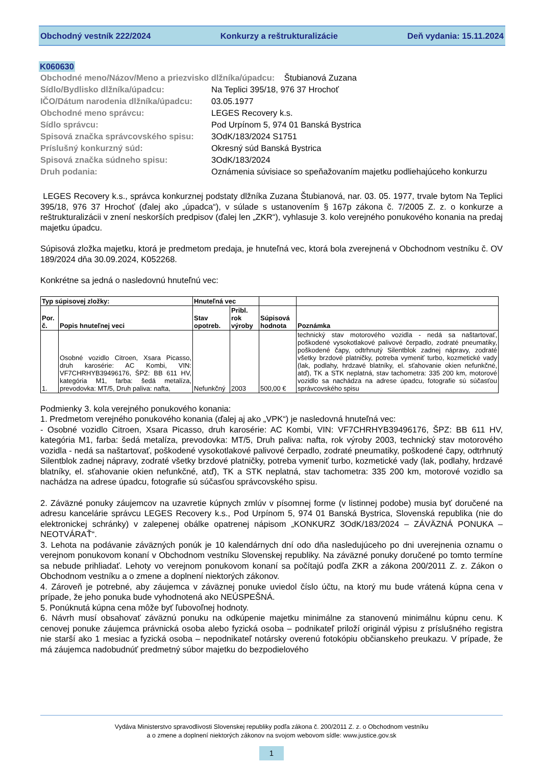Obchodný vestník 222/2024 Konkurzy a reštrukturalizácie Deň vydania: 15.11.2024
K060630
| Obchodné meno/Názov/Meno a priezvisko dlžníka/úpadcu: Štubianová Zuzana | |
| Sídlo/Bydlisko dlžníka/úpadcu: | Na Teplici 395/18, 976 37 Hrochoť |
| IČO/Dátum narodenia dlžníka/úpadcu: | 03.05.1977 |
| Obchodné meno správcu: | LEGES Recovery k.s. |
| Sídlo správcu: | Pod Urpínom 5, 974 01 Banská Bystrica |
| Spisová značka správcovského spisu: | 3OdK/183/2024 S1751 |
| Príslušný konkurzný súd: | Okresný súd Banská Bystrica |
| Spisová značka súdneho spisu: | 3OdK/183/2024 |
| Druh podania: | Oznámenia súvisiace so speňažovaním majetku podliehajúceho konkurzu |
LEGES Recovery k.s., správca konkurznej podstaty dlžníka Zuzana Štubianová, nar. 03. 05. 1977, trvale bytom Na Teplici 395/18, 976 37 Hrochoť (ďalej ako „úpadca“), v súlade s ustanovením § 167p zákona č. 7/2005 Z. z. o konkurze a reštrukturalizácii v znení neskorších predpisov (ďalej len „ZKR“), vyhlasuje 3. kolo verejného ponukového konania na predaj majetku úpadcu.
Súpisová zložka majetku, ktorá je predmetom predaja, je hnuteľná vec, ktorá bola zverejnená v Obchodnom vestníku č. OV 189/2024 dňa 30.09.2024, K052268.
Konkrétne sa jedná o nasledovnú hnuteľnú vec:
| Typ súpisovej zložky: | | Hnuteľná vec | | | |
| --- | --- | --- | --- | --- | --- |
| Por. č. | Popis hnuteľnej veci | Stav opotreb. | Pribl. rok výroby | Súpisová hodnota | Poznámka |
| 1. | Osobné vozidlo Citroen, Xsara Picasso, druh karosérie: AC Kombi, VIN: VF7CHRHYB39496176, ŠPZ: BB 611 HV, kategória M1, farba: šedá metalíza, prevodovka: MT/5, Druh paliva: nafta, | Nefunkčný | 2003 | 500,00 € | technický stav motorového vozidla - nedá sa naštartovať, poškodené vysokotlakové palivové čerpadlo, zodraté pneumatiky, poškodené čapy, odtrhnutý Silentblok zadnej nápravy, zodraté všetky brzdové platničky, potreba vymeniť turbo, kozmetické vady (lak, podlahy, hrdzavé blatníky, el. sťahovanie okien nefunkčné, atď), TK a STK neplatná, stav tachometra: 335 200 km, motorové vozidlo sa nachádza na adrese úpadcu, fotografie sú súčasťou správcovského spisu |
Podmienky 3. kola verejného ponukového konania:
1. Predmetom verejného ponukového konania (ďalej aj ako „VPK“) je nasledovná hnuteľná vec:
- Osobné vozidlo Citroen, Xsara Picasso, druh karosérie: AC Kombi, VIN: VF7CHRHYB39496176, ŠPZ: BB 611 HV, kategória M1, farba: šedá metalíza, prevodovka: MT/5, Druh paliva: nafta, rok výroby 2003, technický stav motorového vozidla - nedá sa naštartovať, poškodené vysokotlakové palivové čerpadlo, zodraté pneumatiky, poškodené čapy, odtrhnutý Silentblok zadnej nápravy, zodraté všetky brzdové platničky, potreba vymeniť turbo, kozmetické vady (lak, podlahy, hrdzavé blatníky, el. sťahovanie okien nefunkčné, atď), TK a STK neplatná, stav tachometra: 335 200 km, motorové vozidlo sa nachádza na adrese úpadcu, fotografie sú súčasťou správcovského spisu.
2. Záväzné ponuky záujemcov na uzavretie kúpnych zmlúv v písomnej forme (v listinnej podobe) musia byť doručené na adresu kancelárie správcu LEGES Recovery k.s., Pod Urpínom 5, 974 01 Banská Bystrica, Slovenská republika (nie do elektronickej schránky) v zalepenej obálke opatrenej nápisom „KONKURZ 3OdK/183/2024 – ZÁVÄZNÁ PONUKA – NEOTVÁRAŤ“.
3. Lehota na podávanie záväzných ponúk je 10 kalendárnych dní odo dňa nasledujúceho po dni uverejnenia oznamu o verejnom ponukovom konaní v Obchodnom vestníku Slovenskej republiky. Na záväzné ponuky doručené po tomto termíne sa nebude prihliadať. Lehoty vo verejnom ponukovom konaní sa počítajú podľa ZKR a zákona 200/2011 Z. z. Zákon o Obchodnom vestníku a o zmene a doplnení niektorých zákonov.
4. Zároveň je potrebné, aby záujemca v záväznej ponuke uviedol číslo účtu, na ktorý mu bude vrátená kúpna cena v prípade, že jeho ponuka bude vyhodnotená ako NEÚSPEŠNÁ.
5. Ponúknutá kúpna cena môže byť ľubovoľnej hodnoty.
6. Návrh musí obsahovať záväznú ponuku na odkúpenie majetku minimálne za stanovenú minimálnu kúpnu cenu. K cenovej ponuke záujemca právnická osoba alebo fyzická osoba – podnikateľ priloží originál výpisu z príslušného registra nie starší ako 1 mesiac a fyzická osoba – nepodnikateľ notársky overenú fotokópiu občianskeho preukazu. V prípade, že má záujemca nadobudnúť predmetný súbor majetku do bezpodielového
Vydáva Ministerstvo spravodlivosti Slovenskej republiky podľa zákona č. 200/2011 Z. z. o Obchodnom vestníku
a o zmene a doplnení niektorých zákonov na svojom webovom sídle: www.justice.gov.sk
1